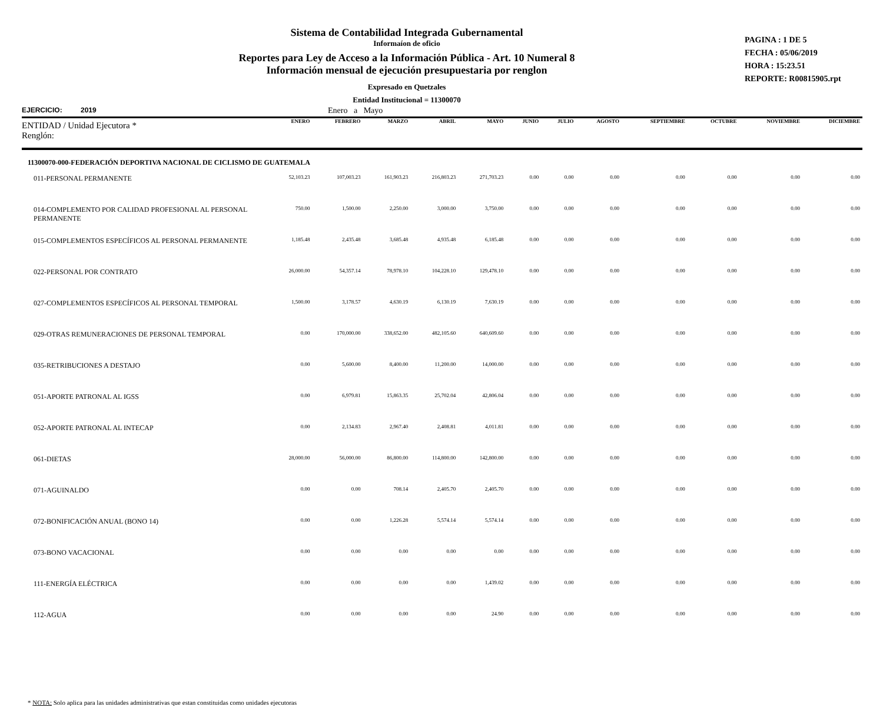Sistema de Contabilidad Integrada Gubernamental
Informaíon de oficio
Reportes para Ley de Acceso a la Información Pública - Art. 10 Numeral 8
Información mensual de ejecución presupuestaria por renglon
Expresado en Quetzales
Entidad Institucional = 11300070
PAGINA : 1 DE 5
FECHA : 05/06/2019
HORA : 15:23.51
REPORTE: R00815905.rpt
EJERCICIO: 2019 Enero a Mayo
| ENTIDAD / Unidad Ejecutora * Renglón: | ENERO | FEBRERO | MARZO | ABRIL | MAYO | JUNIO | JULIO | AGOSTO | SEPTIEMBRE | OCTUBRE | NOVIEMBRE | DICIEMBRE |
| --- | --- | --- | --- | --- | --- | --- | --- | --- | --- | --- | --- | --- |
| 11300070-000-FEDERACIÓN DEPORTIVA NACIONAL DE CICLISMO DE GUATEMALA | | | | | | | | | | | | |
| 011-PERSONAL PERMANENTE | 52,103.23 | 107,003.23 | 161,903.23 | 216,803.23 | 271,703.23 | 0.00 | 0.00 | 0.00 | 0.00 | 0.00 | 0.00 | 0.00 |
| 014-COMPLEMENTO POR CALIDAD PROFESIONAL AL PERSONAL PERMANENTE | 750.00 | 1,500.00 | 2,250.00 | 3,000.00 | 3,750.00 | 0.00 | 0.00 | 0.00 | 0.00 | 0.00 | 0.00 | 0.00 |
| 015-COMPLEMENTOS ESPECÍFICOS AL PERSONAL PERMANENTE | 1,185.48 | 2,435.48 | 3,685.48 | 4,935.48 | 6,185.48 | 0.00 | 0.00 | 0.00 | 0.00 | 0.00 | 0.00 | 0.00 |
| 022-PERSONAL POR CONTRATO | 26,000.00 | 54,357.14 | 78,978.10 | 104,228.10 | 129,478.10 | 0.00 | 0.00 | 0.00 | 0.00 | 0.00 | 0.00 | 0.00 |
| 027-COMPLEMENTOS ESPECÍFICOS AL PERSONAL TEMPORAL | 1,500.00 | 3,178.57 | 4,630.19 | 6,130.19 | 7,630.19 | 0.00 | 0.00 | 0.00 | 0.00 | 0.00 | 0.00 | 0.00 |
| 029-OTRAS REMUNERACIONES DE PERSONAL TEMPORAL | 0.00 | 170,000.00 | 338,652.00 | 482,105.60 | 640,609.60 | 0.00 | 0.00 | 0.00 | 0.00 | 0.00 | 0.00 | 0.00 |
| 035-RETRIBUCIONES A DESTAJO | 0.00 | 5,600.00 | 8,400.00 | 11,200.00 | 14,000.00 | 0.00 | 0.00 | 0.00 | 0.00 | 0.00 | 0.00 | 0.00 |
| 051-APORTE PATRONAL AL IGSS | 0.00 | 6,979.81 | 15,863.35 | 25,702.04 | 42,806.04 | 0.00 | 0.00 | 0.00 | 0.00 | 0.00 | 0.00 | 0.00 |
| 052-APORTE PATRONAL AL INTECAP | 0.00 | 2,134.83 | 2,967.40 | 2,408.81 | 4,011.81 | 0.00 | 0.00 | 0.00 | 0.00 | 0.00 | 0.00 | 0.00 |
| 061-DIETAS | 28,000.00 | 56,000.00 | 86,800.00 | 114,800.00 | 142,800.00 | 0.00 | 0.00 | 0.00 | 0.00 | 0.00 | 0.00 | 0.00 |
| 071-AGUINALDO | 0.00 | 0.00 | 708.14 | 2,405.70 | 2,405.70 | 0.00 | 0.00 | 0.00 | 0.00 | 0.00 | 0.00 | 0.00 |
| 072-BONIFICACIÓN ANUAL (BONO 14) | 0.00 | 0.00 | 1,226.28 | 5,574.14 | 5,574.14 | 0.00 | 0.00 | 0.00 | 0.00 | 0.00 | 0.00 | 0.00 |
| 073-BONO VACACIONAL | 0.00 | 0.00 | 0.00 | 0.00 | 0.00 | 0.00 | 0.00 | 0.00 | 0.00 | 0.00 | 0.00 | 0.00 |
| 111-ENERGÍA ELÉCTRICA | 0.00 | 0.00 | 0.00 | 0.00 | 1,439.02 | 0.00 | 0.00 | 0.00 | 0.00 | 0.00 | 0.00 | 0.00 |
| 112-AGUA | 0.00 | 0.00 | 0.00 | 0.00 | 24.90 | 0.00 | 0.00 | 0.00 | 0.00 | 0.00 | 0.00 | 0.00 |
* NOTA: Solo aplica para las unidades administrativas que estan constituidas como unidades ejecutoras